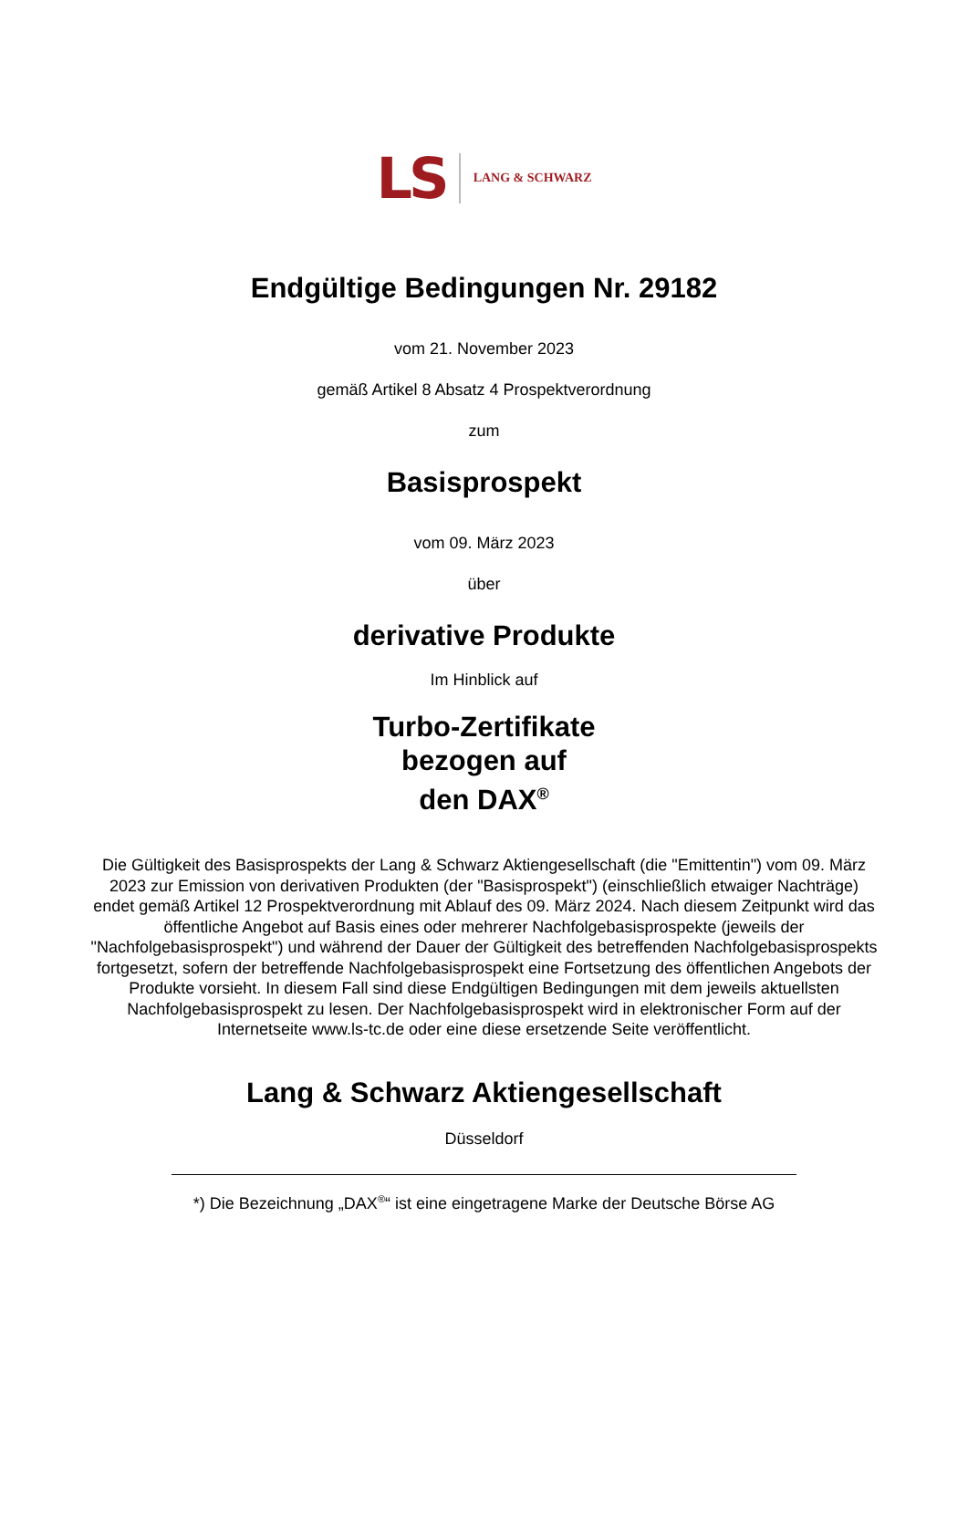LS LANG & SCHWARZ
Endgültige Bedingungen Nr. 29182
vom 21. November 2023
gemäß Artikel 8 Absatz 4 Prospektverordnung
zum
Basisprospekt
vom 09. März 2023
über
derivative Produkte
Im Hinblick auf
Turbo-Zertifikate
bezogen auf
den DAX<sup>®</sup>
Die Gültigkeit des Basisprospekts der Lang & Schwarz Aktiengesellschaft (die "Emittentin") vom 09. März 2023 zur Emission von derivativen Produkten (der "Basisprospekt") (einschließlich etwaiger Nachträge) endet gemäß Artikel 12 Prospektverordnung mit Ablauf des 09. März 2024. Nach diesem Zeitpunkt wird das öffentliche Angebot auf Basis eines oder mehrerer Nachfolgebasisprospekte (jeweils der "Nachfolgebasisprospekt") und während der Dauer der Gültigkeit des betreffenden Nachfolgebasisprospekts fortgesetzt, sofern der betreffende Nachfolgebasisprospekt eine Fortsetzung des öffentlichen Angebots der Produkte vorsieht. In diesem Fall sind diese Endgültigen Bedingungen mit dem jeweils aktuellsten Nachfolgebasisprospekt zu lesen. Der Nachfolgebasisprospekt wird in elektronischer Form auf der Internetseite www.ls-tc.de oder eine diese ersetzende Seite veröffentlicht.
Lang & Schwarz Aktiengesellschaft
Düsseldorf
*) Die Bezeichnung „DAX<sup>®</sup>“ ist eine eingetragene Marke der Deutsche Börse AG